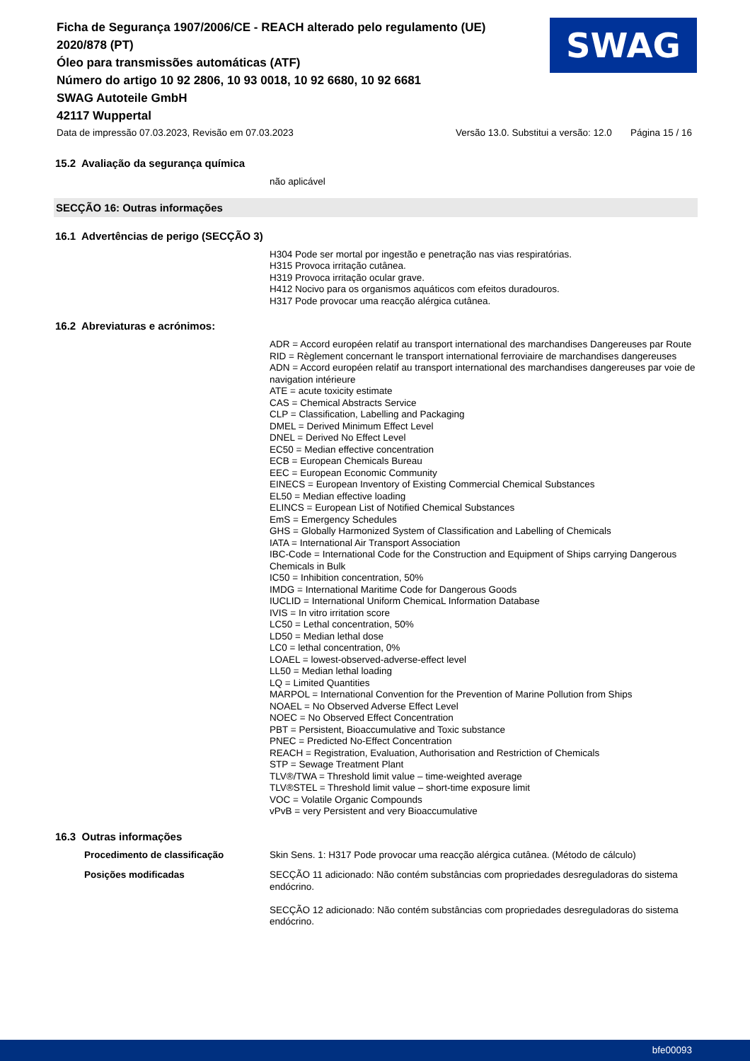Ficha de Segurança 1907/2006/CE - REACH alterado pelo regulamento (UE) 2020/878 (PT)
Óleo para transmissões automáticas (ATF)
Número do artigo 10 92 2806, 10 93 0018, 10 92 6680, 10 92 6681
SWAG Autoteile GmbH
42117 Wuppertal
SWAG
Data de impressão 07.03.2023, Revisão em 07.03.2023 Versão 13.0. Substitui a versão: 12.0 Página 15 / 16
15.2 Avaliação da segurança química
não aplicável
SECÇÃO 16: Outras informações
16.1 Advertências de perigo (SECÇÃO 3)
H304 Pode ser mortal por ingestão e penetração nas vias respiratórias.
H315 Provoca irritação cutânea.
H319 Provoca irritação ocular grave.
H412 Nocivo para os organismos aquáticos com efeitos duradouros.
H317 Pode provocar uma reacção alérgica cutânea.
16.2 Abreviaturas e acrónimos:
ADR = Accord européen relatif au transport international des marchandises Dangereuses par Route
RID = Règlement concernant le transport international ferroviaire de marchandises dangereuses
ADN = Accord européen relatif au transport international des marchandises dangereuses par voie de navigation intérieure
ATE = acute toxicity estimate
CAS = Chemical Abstracts Service
CLP = Classification, Labelling and Packaging
DMEL = Derived Minimum Effect Level
DNEL = Derived No Effect Level
EC50 = Median effective concentration
ECB = European Chemicals Bureau
EEC = European Economic Community
EINECS = European Inventory of Existing Commercial Chemical Substances
EL50 = Median effective loading
ELINCS = European List of Notified Chemical Substances
EmS = Emergency Schedules
GHS = Globally Harmonized System of Classification and Labelling of Chemicals
IATA = International Air Transport Association
IBC-Code = International Code for the Construction and Equipment of Ships carrying Dangerous Chemicals in Bulk
IC50 = Inhibition concentration, 50%
IMDG = International Maritime Code for Dangerous Goods
IUCLID = International Uniform ChemicaL Information Database
IVIS = In vitro irritation score
LC50 = Lethal concentration, 50%
LD50 = Median lethal dose
LC0 = lethal concentration, 0%
LOAEL = lowest-observed-adverse-effect level
LL50 = Median lethal loading
LQ = Limited Quantities
MARPOL = International Convention for the Prevention of Marine Pollution from Ships
NOAEL = No Observed Adverse Effect Level
NOEC = No Observed Effect Concentration
PBT = Persistent, Bioaccumulative and Toxic substance
PNEC = Predicted No-Effect Concentration
REACH = Registration, Evaluation, Authorisation and Restriction of Chemicals
STP = Sewage Treatment Plant
TLV®/TWA = Threshold limit value – time-weighted average
TLV®STEL = Threshold limit value – short-time exposure limit
VOC = Volatile Organic Compounds
vPvB = very Persistent and very Bioaccumulative
16.3 Outras informações
Procedimento de classificação
Skin Sens. 1: H317 Pode provocar uma reacção alérgica cutânea. (Método de cálculo)
Posições modificadas
SECÇÃO 11 adicionado: Não contém substâncias com propriedades desreguladoras do sistema endócrino.
SECÇÃO 12 adicionado: Não contém substâncias com propriedades desreguladoras do sistema endócrino.
bfe00093